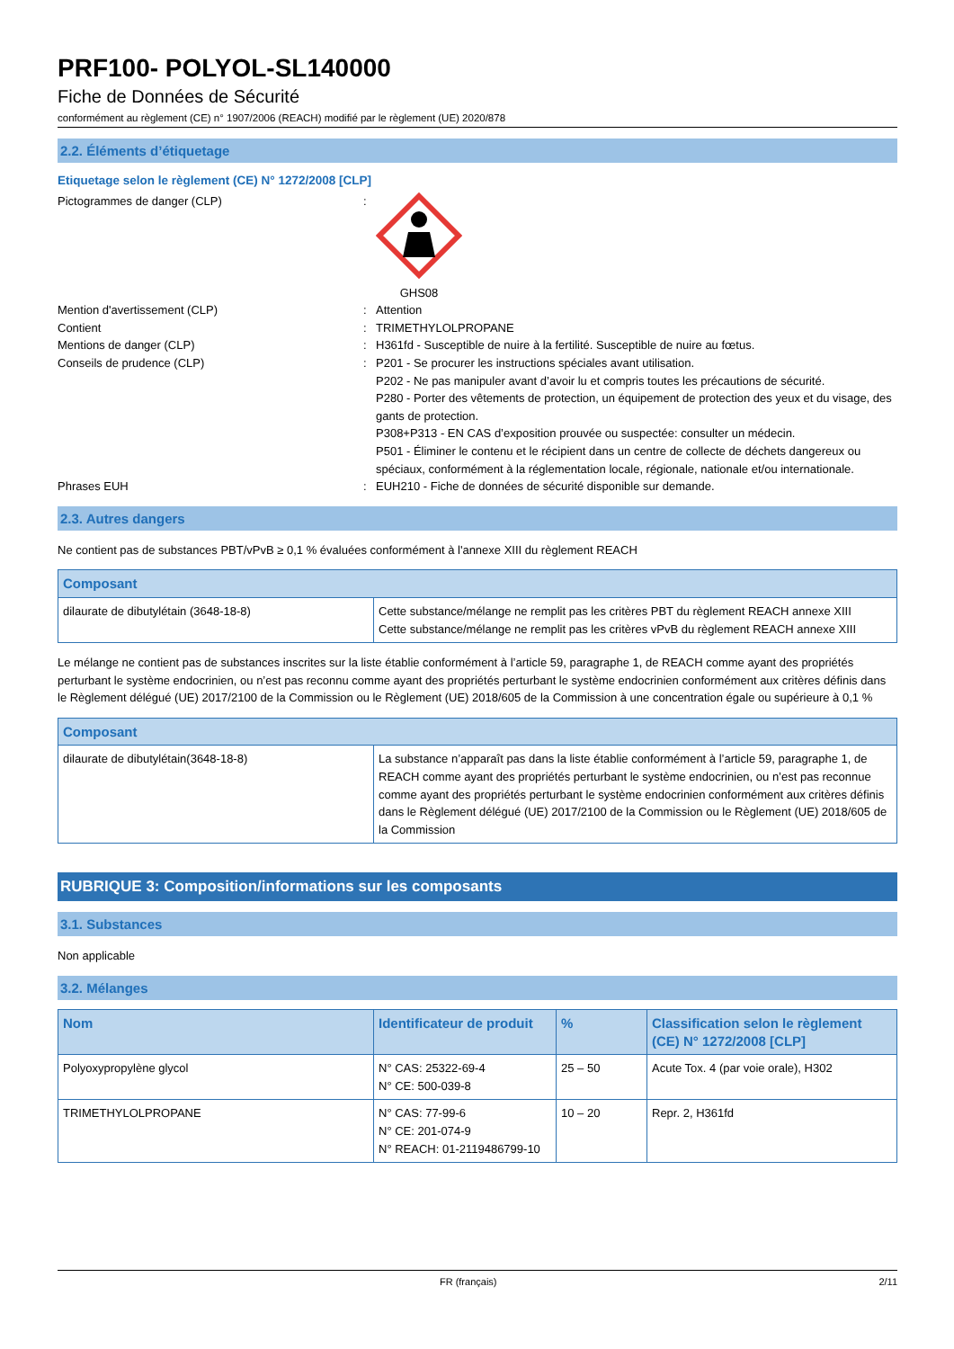PRF100- POLYOL-SL140000
Fiche de Données de Sécurité
conformément au règlement (CE) n° 1907/2006 (REACH) modifié par le règlement (UE) 2020/878
2.2. Éléments d’étiquetage
Etiquetage selon le règlement (CE) N° 1272/2008 [CLP]
Pictogrammes de danger (CLP) : GHS08
Mention d'avertissement (CLP) : Attention
Contient : TRIMETHYLOLPROPANE
Mentions de danger (CLP) : H361fd - Susceptible de nuire à la fertilité. Susceptible de nuire au fœtus.
Conseils de prudence (CLP) : P201 - Se procurer les instructions spéciales avant utilisation.
P202 - Ne pas manipuler avant d’avoir lu et compris toutes les précautions de sécurité.
P280 - Porter des vêtements de protection, un équipement de protection des yeux et du visage, des gants de protection.
P308+P313 - EN CAS d’exposition prouvée ou suspectée: consulter un médecin.
P501 - Éliminer le contenu et le récipient dans un centre de collecte de déchets dangereux ou spéciaux, conformément à la réglementation locale, régionale, nationale et/ou internationale.
Phrases EUH : EUH210 - Fiche de données de sécurité disponible sur demande.
2.3. Autres dangers
Ne contient pas de substances PBT/vPvB ≥ 0,1 % évaluées conformément à l'annexe XIII du règlement REACH
| Composant | |
| --- | --- |
| dilaurate de dibutylétain (3648-18-8) | Cette substance/mélange ne remplit pas les critères PBT du règlement REACH annexe XIII Cette substance/mélange ne remplit pas les critères vPvB du règlement REACH annexe XIII |
Le mélange ne contient pas de substances inscrites sur la liste établie conformément à l’article 59, paragraphe 1, de REACH comme ayant des propriétés perturbant le système endocrinien, ou n’est pas reconnu comme ayant des propriétés perturbant le système endocrinien conformément aux critères définis dans le Règlement délégué (UE) 2017/2100 de la Commission ou le Règlement (UE) 2018/605 de la Commission à une concentration égale ou supérieure à 0,1 %
| Composant | |
| --- | --- |
| dilaurate de dibutylétain(3648-18-8) | La substance n’apparaît pas dans la liste établie conformément à l’article 59, paragraphe 1, de REACH comme ayant des propriétés perturbant le système endocrinien, ou n’est pas reconnue comme ayant des propriétés perturbant le système endocrinien conformément aux critères définis dans le Règlement délégué (UE) 2017/2100 de la Commission ou le Règlement (UE) 2018/605 de la Commission |
RUBRIQUE 3: Composition/informations sur les composants
3.1. Substances
Non applicable
3.2. Mélanges
| Nom | Identificateur de produit | % | Classification selon le règlement (CE) N° 1272/2008 [CLP] |
| --- | --- | --- | --- |
| Polyoxypropylène glycol | N° CAS: 25322-69-4 N° CE: 500-039-8 | 25 – 50 | Acute Tox. 4 (par voie orale), H302 |
| TRIMETHYLOLPROPANE | N° CAS: 77-99-6 N° CE: 201-074-9 N° REACH: 01-2119486799-10 | 10 – 20 | Repr. 2, H361fd |
FR (français) 2/11